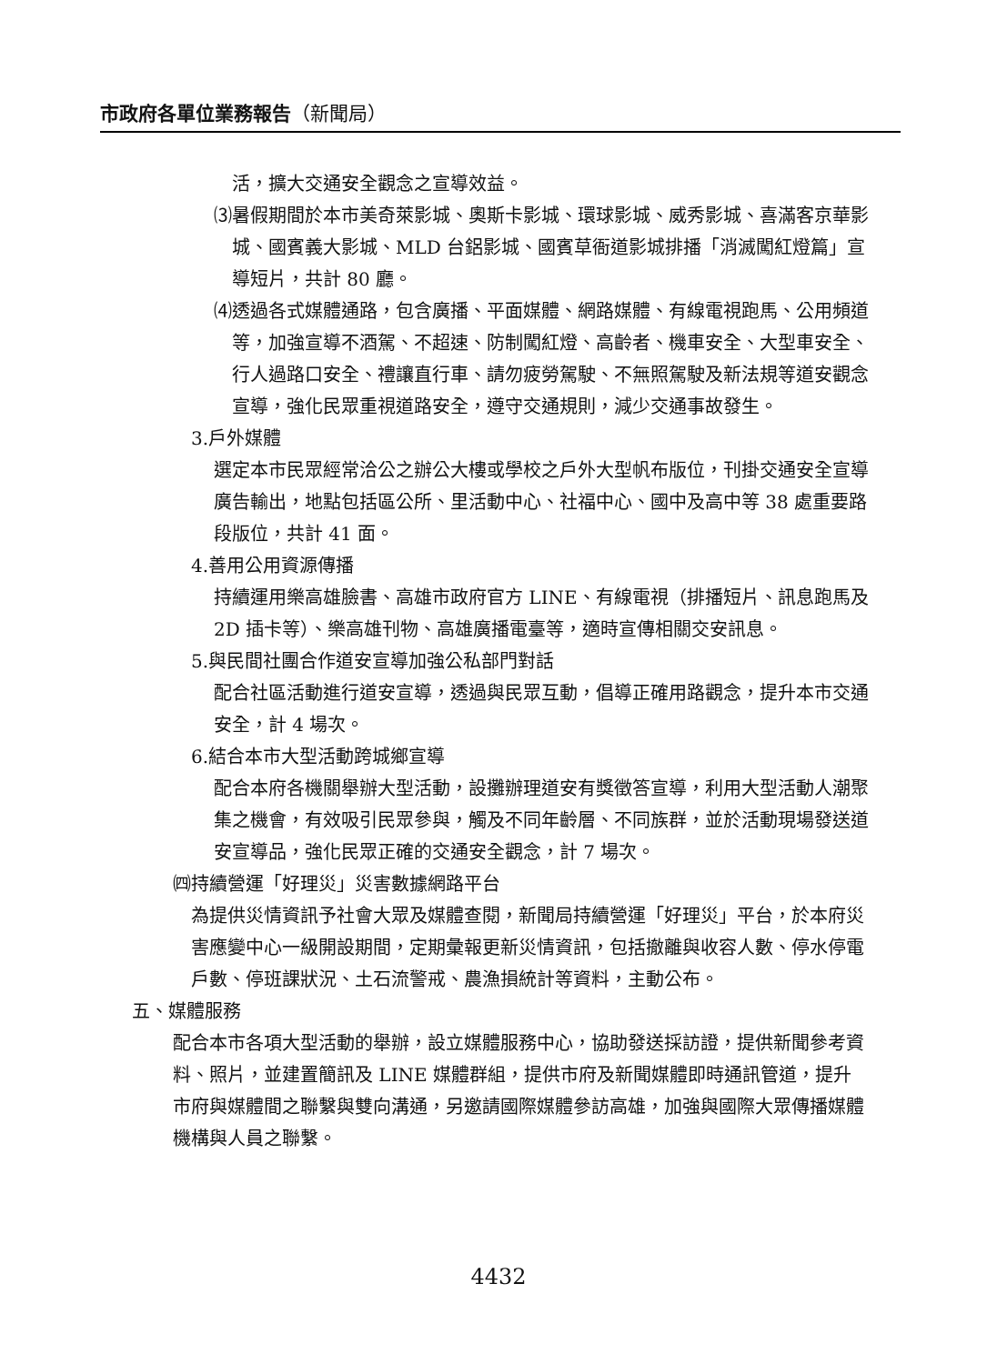市政府各單位業務報告（新聞局）
活，擴大交通安全觀念之宣導效益。
⑶暑假期間於本市美奇萊影城、奧斯卡影城、環球影城、威秀影城、喜滿客京華影城、國賓義大影城、MLD 台鋁影城、國賓草衙道影城排播「消滅闖紅燈篇」宣導短片，共計 80 廳。
⑷透過各式媒體通路，包含廣播、平面媒體、網路媒體、有線電視跑馬、公用頻道等，加強宣導不酒駕、不超速、防制闖紅燈、高齡者、機車安全、大型車安全、行人過路口安全、禮讓直行車、請勿疲勞駕駛、不無照駕駛及新法規等道安觀念宣導，強化民眾重視道路安全，遵守交通規則，減少交通事故發生。
3.戶外媒體
選定本市民眾經常洽公之辦公大樓或學校之戶外大型帆布版位，刊掛交通安全宣導廣告輸出，地點包括區公所、里活動中心、社福中心、國中及高中等 38 處重要路段版位，共計 41 面。
4.善用公用資源傳播
持續運用樂高雄臉書、高雄市政府官方 LINE、有線電視（排播短片、訊息跑馬及 2D 插卡等）、樂高雄刊物、高雄廣播電臺等，適時宣傳相關交安訊息。
5.與民間社團合作道安宣導加強公私部門對話
配合社區活動進行道安宣導，透過與民眾互動，倡導正確用路觀念，提升本市交通安全，計 4 場次。
6.結合本市大型活動跨城鄉宣導
配合本府各機關舉辦大型活動，設攤辦理道安有獎徵答宣導，利用大型活動人潮聚集之機會，有效吸引民眾參與，觸及不同年齡層、不同族群，並於活動現場發送道安宣導品，強化民眾正確的交通安全觀念，計 7 場次。
㈣持續營運「好理災」災害數據網路平台
為提供災情資訊予社會大眾及媒體查閱，新聞局持續營運「好理災」平台，於本府災害應變中心一級開設期間，定期彙報更新災情資訊，包括撤離與收容人數、停水停電戶數、停班課狀況、土石流警戒、農漁損統計等資料，主動公布。
五、媒體服務
配合本市各項大型活動的舉辦，設立媒體服務中心，協助發送採訪證，提供新聞參考資料、照片，並建置簡訊及 LINE 媒體群組，提供市府及新聞媒體即時通訊管道，提升市府與媒體間之聯繫與雙向溝通，另邀請國際媒體參訪高雄，加強與國際大眾傳播媒體機構與人員之聯繫。
4432